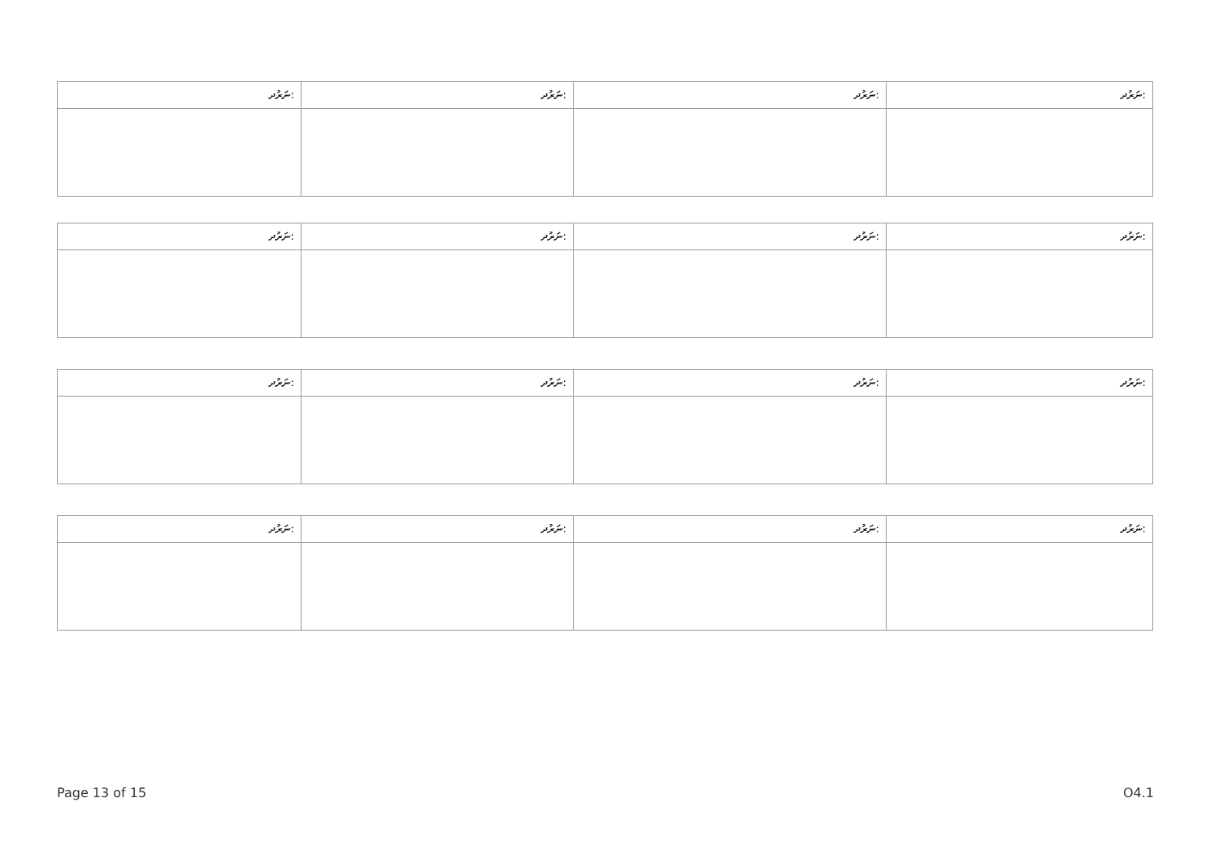| ނަރުދ: | ނަރުދ: | ނަރުދ: | ނަރުދ: |
| --- | --- | --- | --- |
| ނަރުދ: | ނަރުދ: | ނަރުދ: | ނަރުދ: |
| --- | --- | --- | --- |
| ނަރުދ: | ނަރުދ: | ނަރުދ: | ނަރުދ: |
| --- | --- | --- | --- |
| ނަރުދ: | ނަރުދ: | ނަރުދ: | ނަރުދ: |
| --- | --- | --- | --- |
Page 13 of 15 O4.1